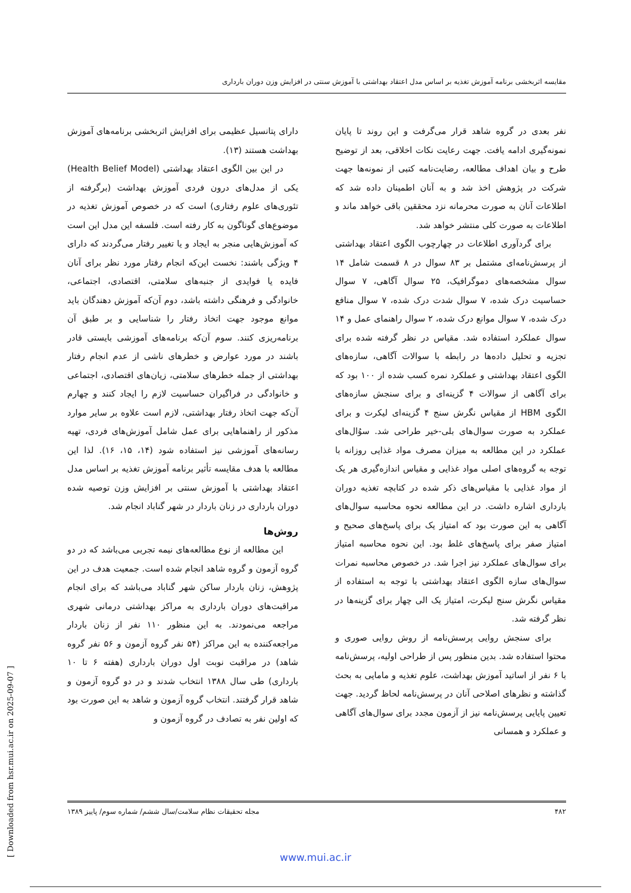مقایسه اثربخشی برنامه آموزش تغذیه بر اساس مدل اعتقاد بهداشتی با آموزش سنتی در افزایش وزن دوران بارداری
دارای پتانسیل عظیمی برای افزایش اثربخشی برنامه‌های آموزش بهداشت هستند (۱۳).
در این بین الگوی اعتقاد بهداشتی (Health Belief Model) یکی از مدل‌های درون فردی آموزش بهداشت (برگرفته از تئوری‌های علوم رفتاری) است که در خصوص آموزش تغذیه در موضوع‌های گوناگون به کار رفته است. فلسفه این مدل این است که آموزش‌هایی منجر به ایجاد و یا تغییر رفتار می‌گردند که دارای ۴ ویژگی باشند: نخست این‌که انجام رفتار مورد نظر برای آنان فایده یا فوایدی از جنبه‌های سلامتی، اقتصادی، اجتماعی، خانوادگی و فرهنگی داشته باشد، دوم آن‌که آموزش دهندگان باید موانع موجود جهت اتخاذ رفتار را شناسایی و بر طبق آن برنامه‌ریزی کنند. سوم آن‌که برنامه‌های آموزشی بایستی قادر باشند در مورد عوارض و خطرهای ناشی از عدم انجام رفتار بهداشتی از جمله خطرهای سلامتی، زیان‌های اقتصادی، اجتماعی و خانوادگی در فراگیران حساسیت لازم را ایجاد کنند و چهارم آن‌که جهت اتخاذ رفتار بهداشتی، لازم است علاوه بر سایر موارد مذکور از راهنماهایی برای عمل شامل آموزش‌های فردی، تهیه رسانه‌های آموزشی نیز استفاده شود (۱۴، ۱۵، ۱۶). لذا این مطالعه با هدف مقایسه تأثیر برنامه آموزش تغذیه بر اساس مدل اعتقاد بهداشتی با آموزش سنتی بر افزایش وزن توصیه شده دوران بارداری در زنان باردار در شهر گناباد انجام شد.
روش‌ها
این مطالعه از نوع مطالعه‌های نیمه تجربی می‌باشد که در دو گروه آزمون و گروه شاهد انجام شده است. جمعیت هدف در این پژوهش، زنان باردار ساکن شهر گناباد می‌باشد که برای انجام مراقبت‌های دوران بارداری به مراکز بهداشتی درمانی شهری مراجعه می‌نمودند. به این منظور ۱۱۰ نفر از زنان باردار مراجعه‌کننده به این مراکز (۵۴ نفر گروه آزمون و ۵۶ نفر گروه شاهد) در مراقبت نوبت اول دوران بارداری (هفته ۶ تا ۱۰ بارداری) طی سال ۱۳۸۸ انتخاب شدند و در دو گروه آزمون و شاهد قرار گرفتند. انتخاب گروه آزمون و شاهد به این صورت بود که اولین نفر به تصادف در گروه آزمون و
نفر بعدی در گروه شاهد قرار می‌گرفت و این روند تا پایان نمونه‌گیری ادامه یافت. جهت رعایت نکات اخلاقی، بعد از توضیح طرح و بیان اهداف مطالعه، رضایت‌نامه کتبی از نمونه‌ها جهت شرکت در پژوهش اخذ شد و به آنان اطمینان داده شد که اطلاعات آنان به صورت محرمانه نزد محققین باقی خواهد ماند و اطلاعات به صورت کلی منتشر خواهد شد.
برای گردآوری اطلاعات در چهارچوب الگوی اعتقاد بهداشتی از پرسش‌نامه‌ای مشتمل بر ۸۳ سوال در ۸ قسمت شامل ۱۴ سوال مشخصه‌های دموگرافیک، ۲۵ سوال آگاهی، ۷ سوال حساسیت درک شده، ۷ سوال شدت درک شده، ۷ سوال منافع درک شده، ۷ سوال موانع درک شده، ۲ سوال راهنمای عمل و ۱۴ سوال عملکرد استفاده شد. مقیاس در نظر گرفته شده برای تجزیه و تحلیل داده‌ها در رابطه با سوالات آگاهی، سازه‌های الگوی اعتقاد بهداشتی و عملکرد نمره کسب شده از ۱۰۰ بود که برای آگاهی از سوالات ۴ گزینه‌ای و برای سنجش سازه‌های الگوی HBM از مقیاس نگرش سنج ۴ گزینه‌ای لیکرت و برای عملکرد به صورت سوال‌های بلی-خیر طراحی شد. سوُال‌های عملکرد در این مطالعه به میزان مصرف مواد غذایی روزانه با توجه به گروه‌های اصلی مواد غذایی و مقیاس اندازه‌گیری هر یک از مواد غذایی با مقیاس‌های ذکر شده در کتابچه تغذیه دوران بارداری اشاره داشت. در این مطالعه نحوه محاسبه سوال‌های آگاهی به این صورت بود که امتیاز یک برای پاسخ‌های صحیح و امتیاز صفر برای پاسخ‌های غلط بود. این نحوه محاسبه امتیاز برای سوال‌های عملکرد نیز اجرا شد. در خصوص محاسبه نمرات سوال‌های سازه الگوی اعتقاد بهداشتی با توجه به استفاده از مقیاس نگرش سنج لیکرت، امتیاز یک الی چهار برای گزینه‌ها در نظر گرفته شد.
برای سنجش روایی پرسش‌نامه از روش روایی صوری و محتوا استفاده شد. بدین منظور پس از طراحی اولیه، پرسش‌نامه با ۶ نفر از اساتید آموزش بهداشت، علوم تغذیه و مامایی به بحث گذاشته و نظرهای اصلاحی آنان در پرسش‌نامه لحاظ گردید. جهت تعیین پایایی پرسش‌نامه نیز از آزمون مجدد برای سوال‌های آگاهی و عملکرد و همسانی
۴۸۲ مجله تحقیقات نظام سلامت/سال ششم/ شماره سوم/ پاییز ۱۳۸۹
[ Downloaded from hsr.mui.ac.ir on 2025-09-07 ]
www.mui.ac.ir